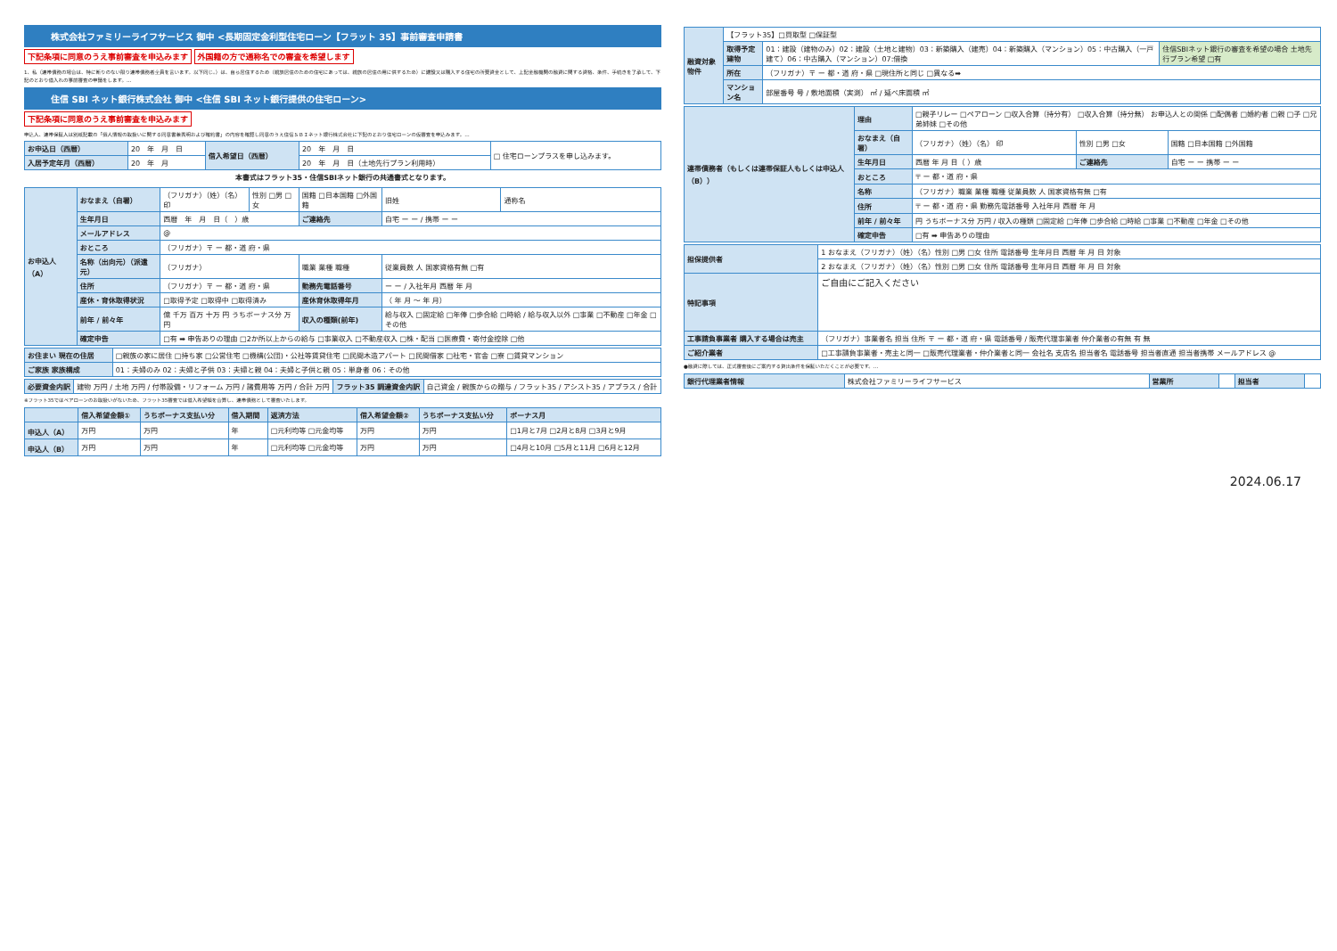株式会社ファミリーライフサービス 御中 <長期固定金利型住宅ローン【フラット 35】事前審査申請書
下記条項に同意のうえ事前審査を申込みます 外国籍の方で通称名での審査を希望します
1、私（連帯債務の場合は、特に断りのない限り連帯債務者全員を言います。以下同じ。）は、自ら居住するため（親族居住のための住宅にあっては、親族の居住の用に供するため）に建設又は購入する住宅の所要資金として、上記金融機関の融資に関する資格、条件、手続きを了承して、下記のとおり借入れの事前審査の申請をします。…
住信 SBI ネット銀行株式会社 御中 <住信 SBI ネット銀行提供の住宅ローン>
下記条項に同意のうえ事前審査を申込みます
申込人、連帯保証人は別紙記載の「個人情報の取扱いに関する同意書兼表明および確約書」の内容を確認し同意のうえ住信ＳＢＩネット銀行株式会社に下記のとおり住宅ローンの仮審査を申込みます。…
| お申込日（西暦） | 20 年 月 日 | 借入希望日（西暦） | 20 年 月 日 | □ 住宅ローンプラスを申し込みます。 |
| 入居予定年月（西暦） | 20 年 月 | | 20 年 月 日（土地先行プラン利用時） | |
本書式はフラット35・住信SBIネット銀行の共通書式となります。
| お申込人（A） | おなまえ（自署） | （フリガナ）（姓）（名） 印 | 性別 □男 □女 | 国籍 □日本国籍 □外国籍 | 旧姓 | 通称名 |
| | 生年月日 | 西暦 年 月 日（ ）歳 | | ご連絡先 | 自宅 ー ー / 携帯 ー ー | |
| | メールアドレス | @ | | | | |
| | おところ | （フリガナ）〒 ー 都・道 府・県 | | | | |
| | 名称（出向元）（派遣元） | （フリガナ） | | 職業 業種 職種 | 従業員数 人 国家資格有無 □有 | |
| | 住所 | （フリガナ）〒 ー 都・道 府・県 | | 勤務先電話番号 | ー ー / 入社年月 西暦 年 月 | |
| | 産休・育休取得状況 | □取得予定 □取得中 □取得済み | | 産休育休取得年月 | （ 年 月 ～ 年 月） | |
| | 前年 / 前々年 | 億 千万 百万 十万 円 うちボーナス分 万円 | | 収入の種類(前年) | 給与収入 □固定給 □年俸 □歩合給 □時給 / 給与収入以外 □事業 □不動産 □年金 □その他 | |
| | 確定申告 | □有 ➡ 申告ありの理由 □2か所以上からの給与 □事業収入 □不動産収入 □株・配当 □医療費・寄付金控除 □他 | | | | |
| お住まい 現在の住居 | □親族の家に居住 □持ち家 □公営住宅 □機構(公団)・公社等賃貸住宅 □民間木造アパート □民間借家 □社宅・官舎 □寮 □賃貸マンション |
| ご家族 家族構成 | 01：夫婦のみ 02：夫婦と子供 03：夫婦と親 04：夫婦と子供と親 05：単身者 06：その他 |
| 必要資金内訳 | 建物 万円 / 土地 万円 / 付帯設備・リフォーム 万円 / 諸費用等 万円 / 合計 万円 | フラット35 調達資金内訳 | 自己資金 / 親族からの贈与 / フラット35 / アシスト35 / アプラス / 合計 |
※フラット35ではペアローンのお取扱いがないため、フラット35審査では借入希望額を合算し、連帯債務として審査いたします。
| | 借入希望金額① | うちボーナス支払い分 | 借入期間 | 返済方法 | 借入希望金額② | うちボーナス支払い分 | ボーナス月 |
| --- | --- | --- | --- | --- | --- | --- | --- |
| 申込人（A） | 万円 | 万円 | 年 | □元利均等 □元金均等 | 万円 | 万円 | □1月と7月 □2月と8月 □3月と9月 |
| 申込人（B） | 万円 | 万円 | 年 | □元利均等 □元金均等 | 万円 | 万円 | □4月と10月 □5月と11月 □6月と12月 |
| 融資対象物件 | 【フラット35】□買取型 □保証型 | | |
| | 取得予定建物 | 01：建設（建物のみ）02：建設（土地と建物）03：新築購入（建売）04：新築購入（マンション）05：中古購入（一戸建て）06：中古購入（マンション）07:借換 | 住信SBIネット銀行の審査を希望の場合 土地先行プラン希望 □有 |
| | 所在 | （フリガナ）〒 ー 都・道 府・県 □現住所と同じ □異なる➡ | |
| | マンション名 | 部屋番号 号 / 敷地面積（実測） ㎡ / 延べ床面積 ㎡ | |
| 連帯債務者（もしくは連帯保証人もしくは申込人（B）） | 理由 | □親子リレー □ペアローン □収入合算（持分有） □収入合算（持分無） お申込人との関係 □配偶者 □婚約者 □親 □子 □兄弟姉妹 □その他 | | |
| | おなまえ（自署） | （フリガナ）（姓）（名） 印 | 性別 □男 □女 | 国籍 □日本国籍 □外国籍 |
| | 生年月日 | 西暦 年 月 日（ ）歳 | ご連絡先 | 自宅 ー ー 携帯 ー ー |
| | おところ | 〒 ー 都・道 府・県 | | |
| | 名称 | （フリガナ）職業 業種 職種 従業員数 人 国家資格有無 □有 | | |
| | 住所 | 〒 ー 都・道 府・県 勤務先電話番号 入社年月 西暦 年 月 | | |
| | 前年 / 前々年 | 円 うちボーナス分 万円 / 収入の種類 □固定給 □年俸 □歩合給 □時給 □事業 □不動産 □年金 □その他 | | |
| | 確定申告 | □有 ➡ 申告ありの理由 | | |
| 担保提供者 | 1 おなまえ（フリガナ）（姓）（名）性別 □男 □女 住所 電話番号 生年月日 西暦 年 月 日 対象 |
| | 2 おなまえ（フリガナ）（姓）（名）性別 □男 □女 住所 電話番号 生年月日 西暦 年 月 日 対象 |
| 特記事項 | ご自由にご記入ください |
| 工事請負事業者 購入する場合は売主 | （フリガナ）事業者名 担当 住所 〒 ー 都・道 府・県 電話番号 / 販売代理事業者 仲介業者の有無 有 無 |
| ご紹介業者 | □工事請負事業者・売主と同一 □販売代理業者・仲介業者と同一 会社名 支店名 担当者名 電話番号 担当者直通 担当者携帯 メールアドレス @ |
●融資に際しては、正式審査後にご案内する貸出条件を保証いただくことが必要です。…
| 銀行代理業者情報 | 株式会社ファミリーライフサービス | 営業所 | | 担当者 | |
2024.06.17